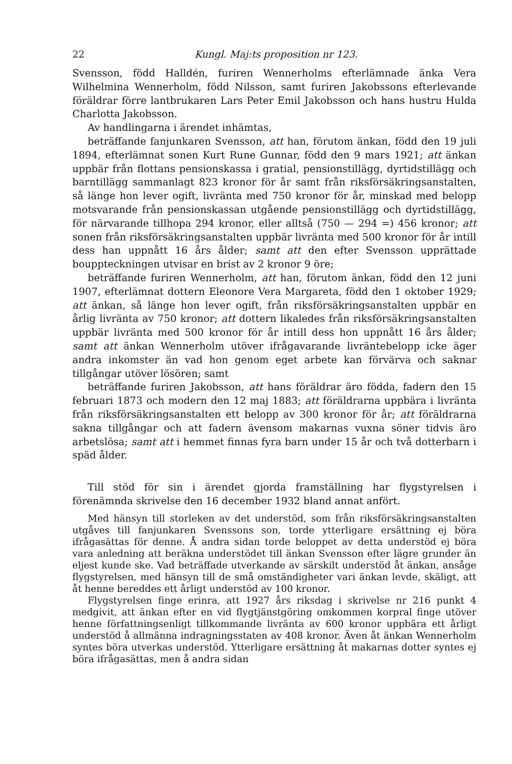22 Kungl. Maj:ts proposition nr 123.
Svensson, född Halldén, furiren Wennerholms efterlämnade änka Vera Wilhelmina Wennerholm, född Nilsson, samt furiren Jakobssons efterlevande föräldrar förre lantbrukaren Lars Peter Emil Jakobsson och hans hustru Hulda Charlotta Jakobsson.
Av handlingarna i ärendet inhämtas,
beträffande fanjunkaren Svensson, att han, förutom änkan, född den 19 juli 1894, efterlämnat sonen Kurt Rune Gunnar, född den 9 mars 1921; att änkan uppbär från flottans pensionskassa i gratial, pensionstillägg, dyrtidstillägg och barntillägg sammanlagt 823 kronor för år samt från riksförsäkringsanstalten, så länge hon lever ogift, livränta med 750 kronor för år, minskad med belopp motsvarande från pensionskassan utgående pensionstillägg och dyrtidstillägg, för närvarande tillhopa 294 kronor, eller alltså (750 — 294 =) 456 kronor; att sonen från riksförsäkringsanstalten uppbär livränta med 500 kronor för år intill dess han uppnått 16 års ålder; samt att den efter Svensson upprättade bouppteckningen utvisar en brist av 2 kronor 9 öre;
beträffande furiren Wennerholm, att han, förutom änkan, född den 12 juni 1907, efterlämnat dottern Eleonore Vera Margareta, född den 1 oktober 1929; att änkan, så länge hon lever ogift, från riksförsäkringsanstalten uppbär en årlig livränta av 750 kronor; att dottern likaledes från riksförsäkringsanstalten uppbär livränta med 500 kronor för år intill dess hon uppnått 16 års ålder; samt att änkan Wennerholm utöver ifrågavarande livräntebelopp icke äger andra inkomster än vad hon genom eget arbete kan förvärva och saknar tillgångar utöver lösören; samt
beträffande furiren Jakobsson, att hans föräldrar äro födda, fadern den 15 februari 1873 och modern den 12 maj 1883; att föräldrarna uppbära i livränta från riksförsäkringsanstalten ett belopp av 300 kronor för år; att föräldrarna sakna tillgångar och att fadern ävensom makarnas vuxna söner tidvis äro arbetslösa; samt att i hemmet finnas fyra barn under 15 år och två dotterbarn i späd ålder.
Till stöd för sin i ärendet gjorda framställning har flygstyrelsen i förenämnda skrivelse den 16 december 1932 bland annat anfört.
Med hänsyn till storleken av det understöd, som från riksförsäkringsanstalten utgåves till fanjunkaren Svenssons son, torde ytterligare ersättning ej böra ifrågasättas för denne. Å andra sidan torde beloppet av detta understöd ej böra vara anledning att beräkna understödet till änkan Svensson efter lägre grunder än eljest kunde ske. Vad beträffade utverkande av särskilt understöd åt änkan, ansåge flygstyrelsen, med hänsyn till de små omständigheter vari änkan levde, skäligt, att åt henne bereddes ett årligt understöd av 100 kronor.
Flygstyrelsen finge erinra, att 1927 års riksdag i skrivelse nr 216 punkt 4 medgivit, att änkan efter en vid flygtjänstgöring omkommen korpral finge utöver henne författningsenligt tillkommande livränta av 600 kronor uppbära ett årligt understöd å allmänna indragningsstaten av 408 kronor. Även åt änkan Wennerholm syntes böra utverkas understöd. Ytterligare ersättning åt makarnas dotter syntes ej böra ifrågasättas, men å andra sidan